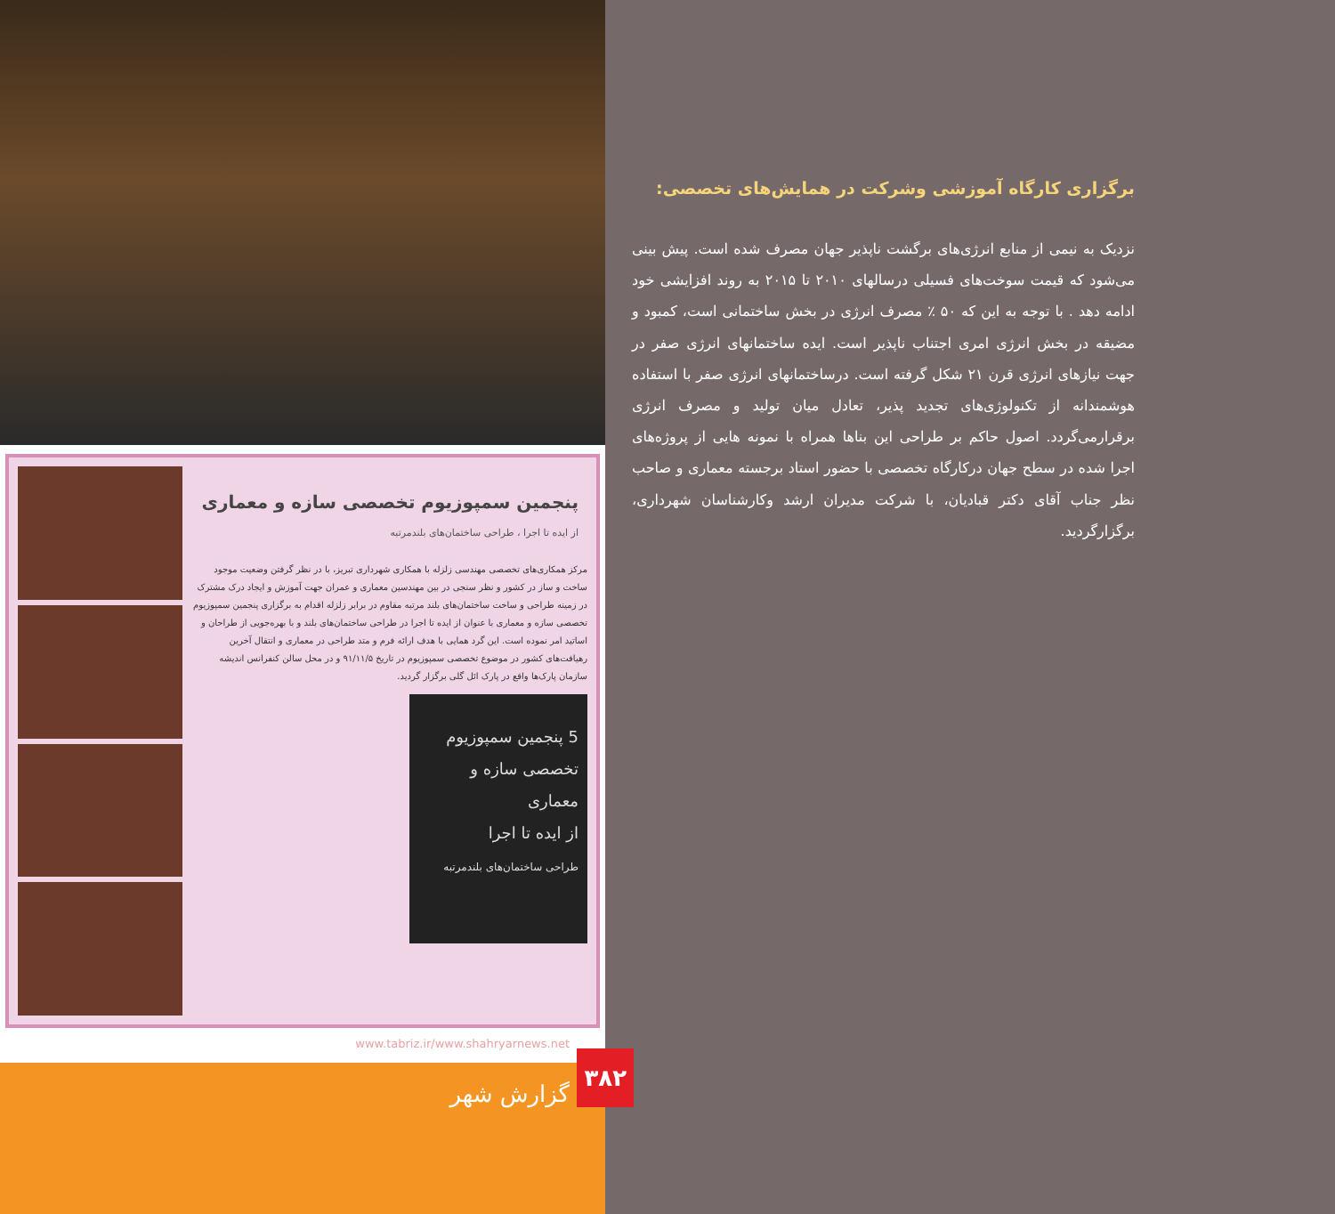پنجمین سمپوزیوم تخصصی سازه و معماری
از ایده تا اجرا ، طراحی ساختمان‌های بلندمرتبه
مرکز همکاری‌های تخصصی مهندسی زلزله با همکاری شهرداری تبریز، با در نظر گرفتن وضعیت موجود ساخت و ساز در کشور و نظر سنجی در بین مهندسین معماری و عمران جهت آموزش و ایجاد درک مشترک در زمینه طراحی و ساخت ساختمان‌های بلند مرتبه مقاوم در برابر زلزله اقدام به برگزاری پنجمین سمپوزیوم تخصصی سازه و معماری با عنوان از ایده تا اجرا در طراحی ساختمان‌های بلند و با بهره‌جویی از طراحان و اساتید امر نموده است. این گرد همایی با هدف ارائه فرم و متد طراحی در معماری و انتقال آخرین رهیافت‌های کشور در موضوع تخصصی سمپوزیوم در تاریخ ۹۱/۱۱/۵ و در محل سالن کنفرانس اندیشه سازمان پارک‌ها واقع در پارک ائل گلی برگزار گردید.
5 پنجمین سمپوزیوم تخصصی سازه و معماری
از ایده تا اجرا
طراحی ساختمان‌های بلندمرتبه
www.tabriz.ir/www.shahryarnews.net
گزارش شهر
۳۸۲
برگزاری کارگاه آموزشی وشرکت در همایش‌های تخصصی:
نزدیک به نیمی از منابع انرژی‌های برگشت ناپذیر جهان مصرف شده است. پیش بینی می‌شود که قیمت سوخت‌های فسیلی درسالهای ۲۰۱۰ تا ۲۰۱۵ به روند افزایشی خود ادامه دهد . با توجه به این که ۵۰ ٪ مصرف انرژی در بخش ساختمانی است، کمبود و مضیقه در بخش انرژی امری اجتناب ناپذیر است. ایده ساختمانهای انرژی صفر در جهت نیازهای انرژی قرن ۲۱ شکل گرفته است. درساختمانهای انرژی صفر با استفاده هوشمندانه از تکنولوژی‌های تجدید پذیر، تعادل میان تولید و مصرف انرژی برقرارمی‌گردد. اصول حاکم بر طراحی این بناها همراه با نمونه هایی از پروژه‌های اجرا شده در سطح جهان درکارگاه تخصصی با حضور استاد برجسته معماری و صاحب نظر جناب آقای دکتر قبادیان، با شرکت مدیران ارشد وکارشناسان شهرداری، برگزارگردید.